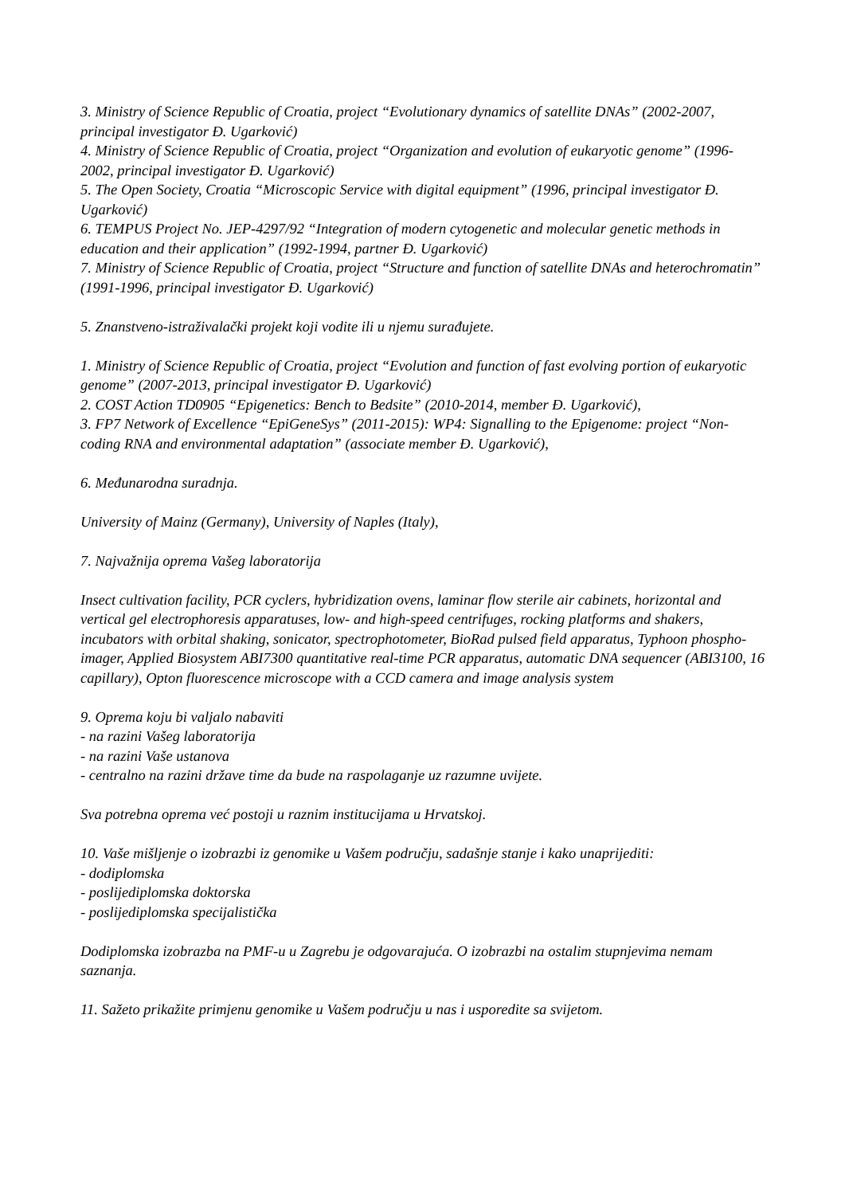3. Ministry of Science Republic of Croatia, project “Evolutionary dynamics of satellite DNAs” (2002-2007, principal investigator Đ. Ugarković)
4. Ministry of Science Republic of Croatia, project “Organization and evolution of eukaryotic genome” (1996-2002, principal investigator Đ. Ugarković)
5. The Open Society, Croatia “Microscopic Service with digital equipment” (1996, principal investigator Đ. Ugarković)
6. TEMPUS Project No. JEP-4297/92 “Integration of modern cytogenetic and molecular genetic methods in education and their application” (1992-1994, partner Đ. Ugarković)
7. Ministry of Science Republic of Croatia, project “Structure and function of satellite DNAs and heterochromatin” (1991-1996, principal investigator Đ. Ugarković)
5. Znanstveno-istraživalački projekt koji vodite ili u njemu surađujete.
1. Ministry of Science Republic of Croatia, project “Evolution and function of fast evolving portion of eukaryotic genome” (2007-2013, principal investigator Đ. Ugarković)
2. COST Action TD0905 “Epigenetics: Bench to Bedsite” (2010-2014, member Đ. Ugarković),
3. FP7 Network of Excellence “EpiGeneSys” (2011-2015): WP4: Signalling to the Epigenome: project “Non-coding RNA and environmental adaptation” (associate member Đ. Ugarković),
6. Međunarodna suradnja.
University of Mainz (Germany), University of Naples (Italy),
7. Najvažnija oprema Vašeg laboratorija
Insect cultivation facility, PCR cyclers, hybridization ovens, laminar flow sterile air cabinets, horizontal and vertical gel electrophoresis apparatuses, low- and high-speed centrifuges, rocking platforms and shakers, incubators with orbital shaking, sonicator, spectrophotometer, BioRad pulsed field apparatus, Typhoon phospho-imager, Applied Biosystem ABI7300 quantitative real-time PCR apparatus, automatic DNA sequencer (ABI3100, 16 capillary), Opton fluorescence microscope with a CCD camera and image analysis system
9. Oprema koju bi valjalo nabaviti
- na razini Vašeg laboratorija
- na razini Vaše ustanova
- centralno na razini države time da bude na raspolaganje uz razumne uvijete.
Sva potrebna oprema već postoji u raznim institucijama u Hrvatskoj.
10. Vaše mišljenje o izobrazbi iz genomike u Vašem području, sadašnje stanje i kako unaprijediti:
- dodiplomska
- poslijediplomska doktorska
- poslijediplomska specijalistička
Dodiplomska izobrazba na PMF-u u Zagrebu je odgovarajuća. O izobrazbi na ostalim stupnjevima nemam saznanja.
11. Sažeto prikažite primjenu genomike u Vašem području u nas i usporedite sa svijetom.